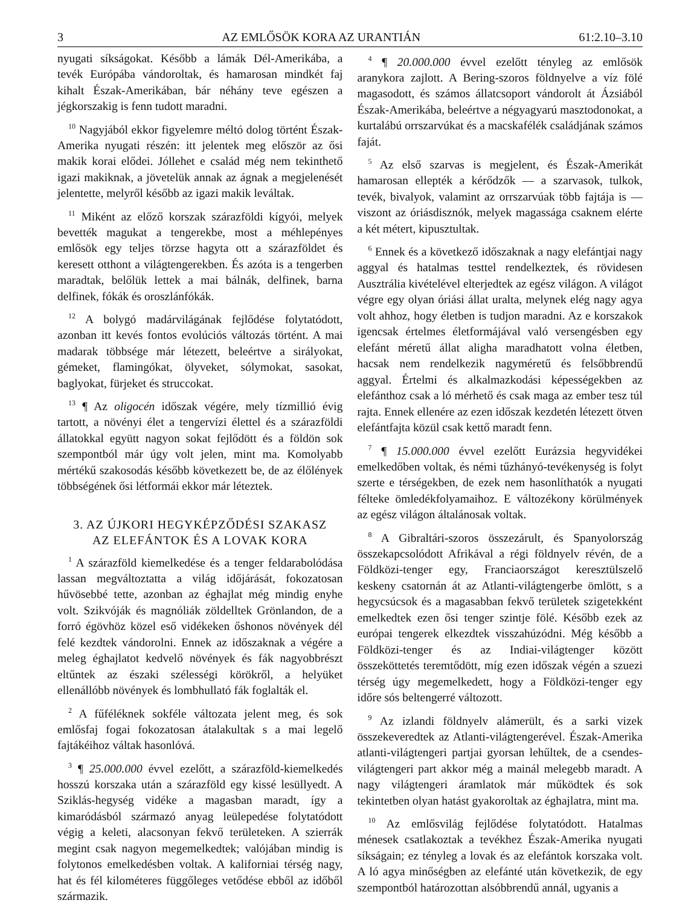3 AZ EMLŐSÖK KORA AZ URANTIÁN 61:2.10–3.10
nyugati síkságokat. Később a lámák Dél-Amerikába, a tevék Európába vándoroltak, és hamarosan mindkét faj kihalt Észak-Amerikában, bár néhány teve egészen a jégkorszakig is fenn tudott maradni.
<sup>10</sup> Nagyjából ekkor figyelemre méltó dolog történt Észak-Amerika nyugati részén: itt jelentek meg először az ősi makik korai elődei. Jóllehet e család még nem tekinthető igazi makiknak, a jövetelük annak az ágnak a megjelenését jelentette, melyről később az igazi makik leváltak.
<sup>11</sup> Miként az előző korszak szárazföldi kígyói, melyek bevették magukat a tengerekbe, most a méhlepényes emlősök egy teljes törzse hagyta ott a szárazföldet és keresett otthont a világtengerekben. És azóta is a tengerben maradtak, belőlük lettek a mai bálnák, delfinek, barna delfinek, fókák és oroszlánfókák.
<sup>12</sup> A bolygó madárvilágának fejlődése folytatódott, azonban itt kevés fontos evolúciós változás történt. A mai madarak többsége már létezett, beleértve a sirályokat, gémeket, flamingókat, ölyveket, sólymokat, sasokat, baglyokat, fürjeket és struccokat.
<sup>13</sup> ¶ Az oligocén időszak végére, mely tízmillió évig tartott, a növényi élet a tengervízi élettel és a szárazföldi állatokkal együtt nagyon sokat fejlődött és a földön sok szempontból már úgy volt jelen, mint ma. Komolyabb mértékű szakosodás később következett be, de az élőlények többségének ősi létformái ekkor már léteztek.
3. AZ ÚJKORI HEGYKÉPZŐDÉSI SZAKASZ
AZ ELEFÁNTOK ÉS A LOVAK KORA
<sup>1</sup> A szárazföld kiemelkedése és a tenger feldarabolódása lassan megváltoztatta a világ időjárását, fokozatosan hűvösebbé tette, azonban az éghajlat még mindig enyhe volt. Szikvóják és magnóliák zöldelltek Grönlandon, de a forró égövhöz közel eső vidékeken őshonos növények dél felé kezdtek vándorolni. Ennek az időszaknak a végére a meleg éghajlatot kedvelő növények és fák nagyobbrészt eltűntek az északi szélességi körökről, a helyüket ellenállóbb növények és lombhullató fák foglalták el.
<sup>2</sup> A fűféléknek sokféle változata jelent meg, és sok emlősfaj fogai fokozatosan átalakultak s a mai legelő fajtákéihoz váltak hasonlóvá.
<sup>3</sup> ¶ 25.000.000 évvel ezelőtt, a szárazföld-kiemelkedés hosszú korszaka után a szárazföld egy kissé lesüllyedt. A Sziklás-hegység vidéke a magasban maradt, így a kimaródásból származó anyag leülepedése folytatódott végig a keleti, alacsonyan fekvő területeken. A szierrák megint csak nagyon megemelkedtek; valójában mindig is folytonos emelkedésben voltak. A kaliforniai térség nagy, hat és fél kilométeres függőleges vetődése ebből az időből származik.
<sup>4</sup> ¶ 20.000.000 évvel ezelőtt tényleg az emlősök aranykora zajlott. A Bering-szoros földnyelve a víz fölé magasodott, és számos állatcsoport vándorolt át Ázsiából Észak-Amerikába, beleértve a négyagyarú masztodonokat, a kurtalábú orrszarvúkat és a macskafélék családjának számos faját.
<sup>5</sup> Az első szarvas is megjelent, és Észak-Amerikát hamarosan ellepték a kérődzők — a szarvasok, tulkok, tevék, bivalyok, valamint az orrszarvúak több fajtája is — viszont az óriásdisznók, melyek magassága csaknem elérte a két métert, kipusztultak.
<sup>6</sup> Ennek és a következő időszaknak a nagy elefántjai nagy aggyal és hatalmas testtel rendelkeztek, és rövidesen Ausztrália kivételével elterjedtek az egész világon. A világot végre egy olyan óriási állat uralta, melynek elég nagy agya volt ahhoz, hogy életben is tudjon maradni. Az e korszakok igencsak értelmes életformájával való versengésben egy elefánt méretű állat aligha maradhatott volna életben, hacsak nem rendelkezik nagyméretű és felsőbbrendű aggyal. Értelmi és alkalmazkodási képességekben az elefánthoz csak a ló mérhető és csak maga az ember tesz túl rajta. Ennek ellenére az ezen időszak kezdetén létezett ötven elefántfajta közül csak kettő maradt fenn.
<sup>7</sup> ¶ 15.000.000 évvel ezelőtt Eurázsia hegyvidékei emelkedőben voltak, és némi tűzhányó-tevékenység is folyt szerte e térségekben, de ezek nem hasonlíthatók a nyugati félteke ömledékfolyamaihoz. E változékony körülmények az egész világon általánosak voltak.
<sup>8</sup> A Gibraltári-szoros összezárult, és Spanyolország összekapcsolódott Afrikával a régi földnyelv révén, de a Földközi-tenger egy, Franciaországot keresztülszelő keskeny csatornán át az Atlanti-világtengerbe ömlött, s a hegycsúcsok és a magasabban fekvő területek szigetekként emelkedtek ezen ősi tenger szintje fölé. Később ezek az európai tengerek elkezdtek visszahúzódni. Még később a Földközi-tenger és az Indiai-világtenger között összeköttetés teremtődött, míg ezen időszak végén a szuezi térség úgy megemelkedett, hogy a Földközi-tenger egy időre sós beltengerré változott.
<sup>9</sup> Az izlandi földnyelv alámerült, és a sarki vizek összekeveredtek az Atlanti-világtengerével. Észak-Amerika atlanti-világtengeri partjai gyorsan lehűltek, de a csendes-világtengeri part akkor még a mainál melegebb maradt. A nagy világtengeri áramlatok már működtek és sok tekintetben olyan hatást gyakoroltak az éghajlatra, mint ma.
<sup>10</sup> Az emlősvilág fejlődése folytatódott. Hatalmas ménesek csatlakoztak a tevékhez Észak-Amerika nyugati síkságain; ez tényleg a lovak és az elefántok korszaka volt. A ló agya minőségben az elefánté után következik, de egy szempontból határozottan alsóbbrendű annál, ugyanis a